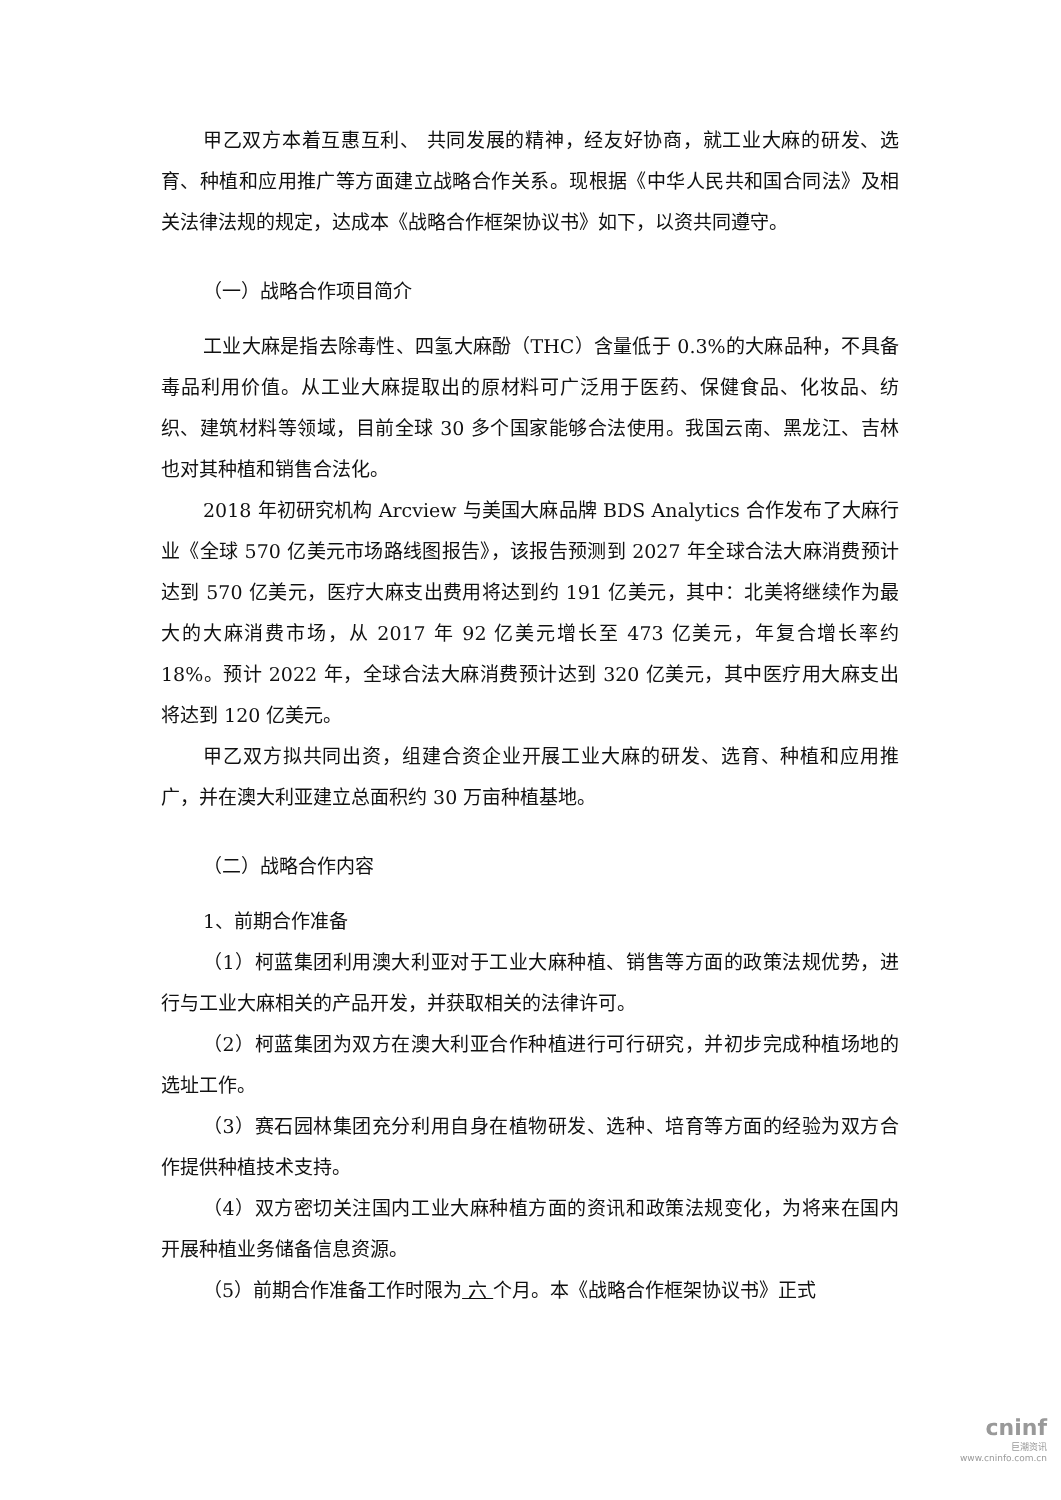甲乙双方本着互惠互利、 共同发展的精神，经友好协商，就工业大麻的研发、选育、种植和应用推广等方面建立战略合作关系。现根据《中华人民共和国合同法》及相关法律法规的规定，达成本《战略合作框架协议书》如下，以资共同遵守。
（一）战略合作项目简介
工业大麻是指去除毒性、四氢大麻酚（THC）含量低于 0.3%的大麻品种，不具备毒品利用价值。从工业大麻提取出的原材料可广泛用于医药、保健食品、化妆品、纺织、建筑材料等领域，目前全球 30 多个国家能够合法使用。我国云南、黑龙江、吉林也对其种植和销售合法化。
2018 年初研究机构 Arcview 与美国大麻品牌 BDS Analytics 合作发布了大麻行业《全球 570 亿美元市场路线图报告》，该报告预测到 2027 年全球合法大麻消费预计达到 570 亿美元，医疗大麻支出费用将达到约 191 亿美元，其中：北美将继续作为最大的大麻消费市场，从 2017 年 92 亿美元增长至 473 亿美元，年复合增长率约 18%。预计 2022 年，全球合法大麻消费预计达到 320 亿美元，其中医疗用大麻支出将达到 120 亿美元。
甲乙双方拟共同出资，组建合资企业开展工业大麻的研发、选育、种植和应用推广，并在澳大利亚建立总面积约 30 万亩种植基地。
（二）战略合作内容
1、前期合作准备
（1）柯蓝集团利用澳大利亚对于工业大麻种植、销售等方面的政策法规优势，进行与工业大麻相关的产品开发，并获取相关的法律许可。
（2）柯蓝集团为双方在澳大利亚合作种植进行可行研究，并初步完成种植场地的选址工作。
（3）赛石园林集团充分利用自身在植物研发、选种、培育等方面的经验为双方合作提供种植技术支持。
（4）双方密切关注国内工业大麻种植方面的资讯和政策法规变化，为将来在国内开展种植业务储备信息资源。
（5）前期合作准备工作时限为 六 个月。本《战略合作框架协议书》正式
cninf
巨潮资讯
www.cninfo.com.cn